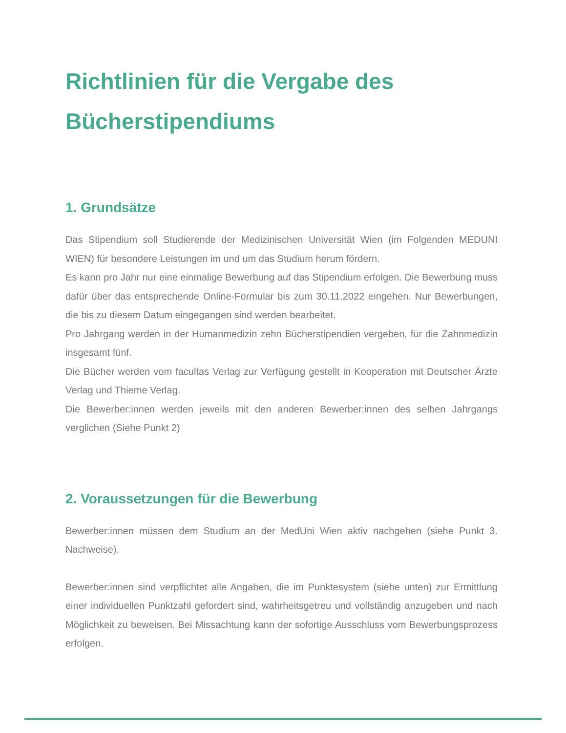Richtlinien für die Vergabe des Bücherstipendiums
1. Grundsätze
Das Stipendium soll Studierende der Medizinischen Universität Wien (im Folgenden MEDUNI WIEN) für besondere Leistungen im und um das Studium herum fördern.
Es kann pro Jahr nur eine einmalige Bewerbung auf das Stipendium erfolgen. Die Bewerbung muss dafür über das entsprechende Online-Formular bis zum 30.11.2022 eingehen. Nur Bewerbungen, die bis zu diesem Datum eingegangen sind werden bearbeitet.
Pro Jahrgang werden in der Humanmedizin zehn Bücherstipendien vergeben, für die Zahnmedizin insgesamt fünf.
Die Bücher werden vom facultas Verlag zur Verfügung gestellt in Kooperation mit Deutscher Ärzte Verlag und Thieme Verlag.
Die Bewerber:innen werden jeweils mit den anderen Bewerber:innen des selben Jahrgangs verglichen (Siehe Punkt 2)
2. Voraussetzungen für die Bewerbung
Bewerber:innen müssen dem Studium an der MedUni Wien aktiv nachgehen (siehe Punkt 3. Nachweise).
Bewerber:innen sind verpflichtet alle Angaben, die im Punktesystem (siehe unten) zur Ermittlung einer individuellen Punktzahl gefordert sind, wahrheitsgetreu und vollständig anzugeben und nach Möglichkeit zu beweisen. Bei Missachtung kann der sofortige Ausschluss vom Bewerbungsprozess erfolgen.